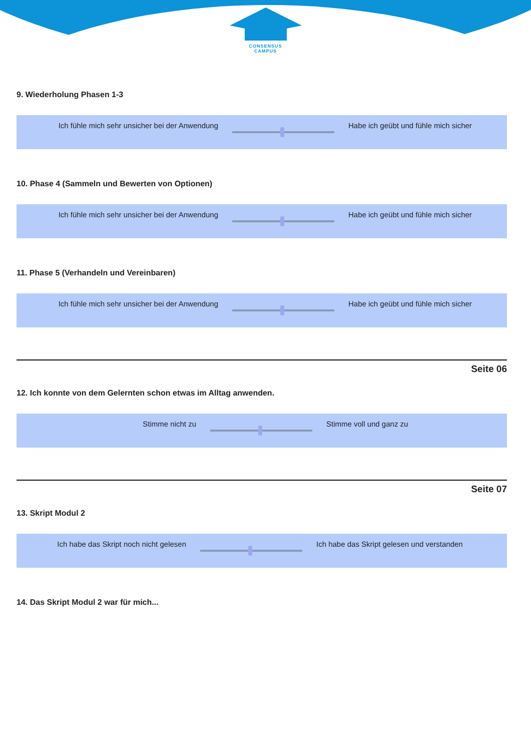CONSENSUS
CAMPUS
9. Wiederholung Phasen 1-3
Ich fühle mich sehr unsicher bei der Anwendung
Habe ich geübt und fühle mich sicher
10. Phase 4 (Sammeln und Bewerten von Optionen)
Ich fühle mich sehr unsicher bei der Anwendung
Habe ich geübt und fühle mich sicher
11. Phase 5 (Verhandeln und Vereinbaren)
Ich fühle mich sehr unsicher bei der Anwendung
Habe ich geübt und fühle mich sicher
Seite 06
12. Ich konnte von dem Gelernten schon etwas im Alltag anwenden.
Stimme nicht zu Stimme voll und ganz zu
Seite 07
13. Skript Modul 2
Ich habe das Skript noch nicht gelesen
Ich habe das Skript gelesen und verstanden
14. Das Skript Modul 2 war für mich...